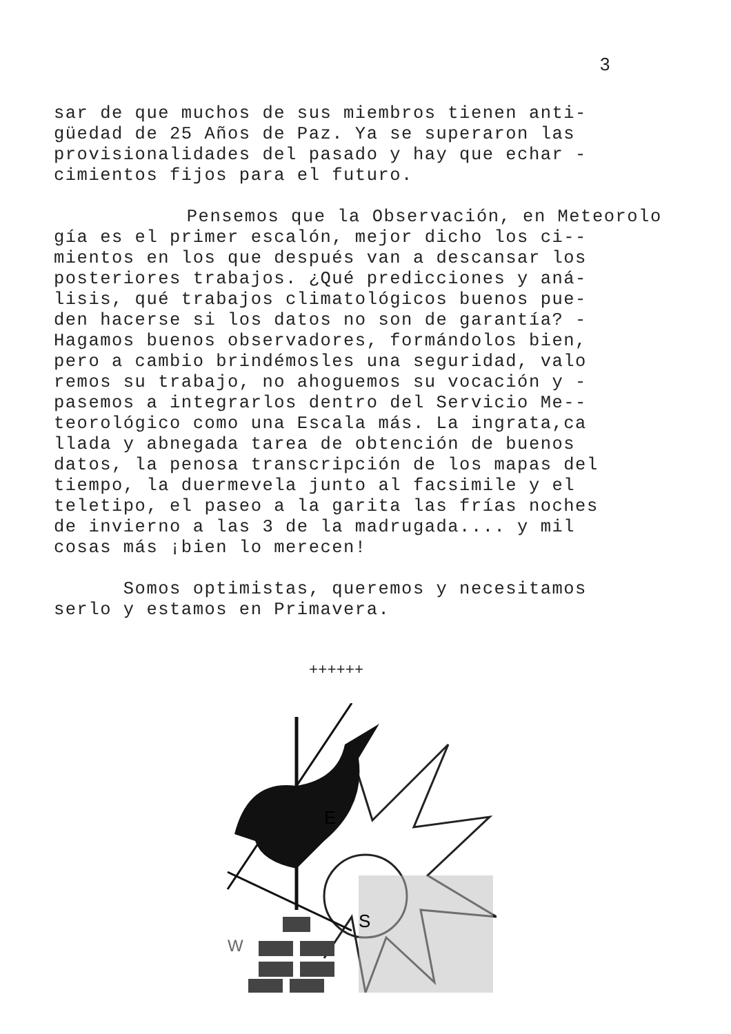3
sar de que muchos de sus miembros tienen anti- güedad de 25 Años de Paz. Ya se superaron las provisionalidades del pasado y hay que echar - cimientos fijos para el futuro.
Pensemos que la Observación, en Meteorolo gía es el primer escalón, mejor dicho los ci-- mientos en los que después van a descansar los posteriores trabajos. ¿Qué predicciones y aná- lisis, qué trabajos climatológicos buenos pue- den hacerse si los datos no son de garantía? - Hagamos buenos observadores, formándolos bien, pero a cambio brindémosles una seguridad, valo remos su trabajo, no ahoguemos su vocación y - pasemos a integrarlos dentro del Servicio Me-- teorológico como una Escala más. La ingrata,ca llada y abnegada tarea de obtención de buenos datos, la penosa transcripción de los mapas del tiempo, la duermevela junto al facsimile y el teletipo, el paseo a la garita las frías noches de invierno a las 3 de la madrugada.... y mil cosas más ¡bien lo merecen!
Somos optimistas, queremos y necesitamos serlo y estamos en Primavera.
++++++
E
S
W